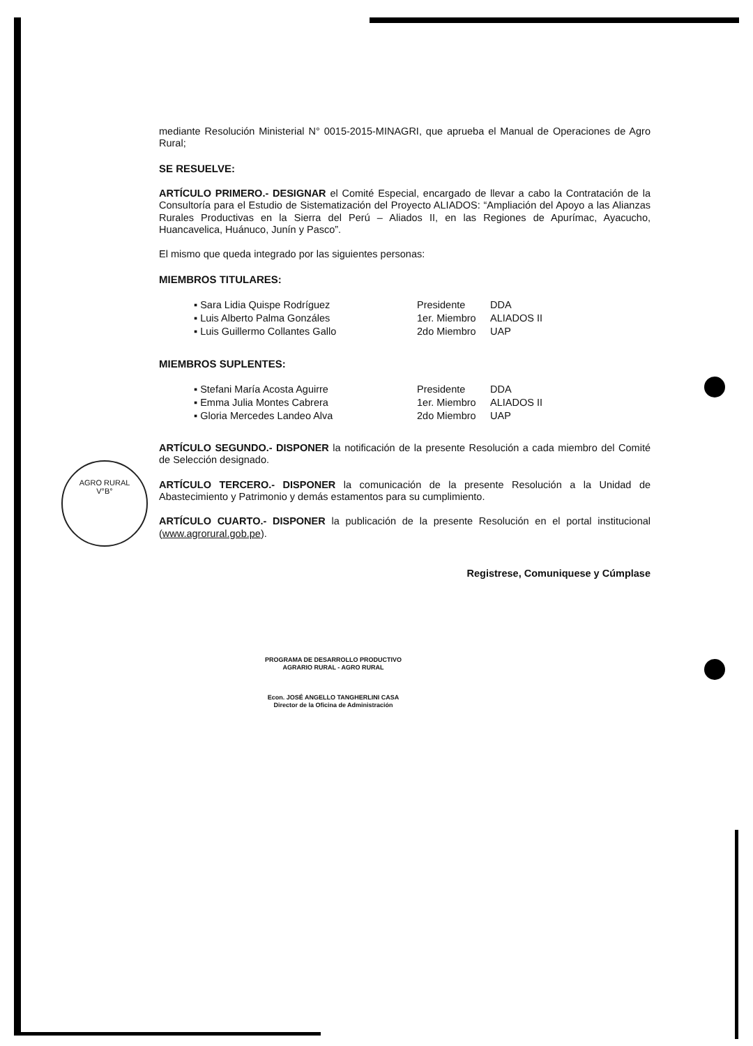AGRO RURAL
V°B°
mediante Resolución Ministerial N° 0015-2015-MINAGRI, que aprueba el Manual de Operaciones de Agro Rural;
SE RESUELVE:
ARTÍCULO PRIMERO.- DESIGNAR el Comité Especial, encargado de llevar a cabo la Contratación de la Consultoría para el Estudio de Sistematización del Proyecto ALIADOS: “Ampliación del Apoyo a las Alianzas Rurales Productivas en la Sierra del Perú – Aliados II, en las Regiones de Apurímac, Ayacucho, Huancavelica, Huánuco, Junín y Pasco”.
El mismo que queda integrado por las siguientes personas:
MIEMBROS TITULARES:
▪ Sara Lidia Quispe Rodríguez
Presidente
DDA
▪ Luis Alberto Palma Gonzáles
1er. Miembro
ALIADOS II
▪ Luis Guillermo Collantes Gallo
2do Miembro
UAP
MIEMBROS SUPLENTES:
▪ Stefani María Acosta Aguirre
Presidente
DDA
▪ Emma Julia Montes Cabrera
1er. Miembro
ALIADOS II
▪ Gloria Mercedes Landeo Alva
2do Miembro
UAP
ARTÍCULO SEGUNDO.- DISPONER la notificación de la presente Resolución a cada miembro del Comité de Selección designado.
ARTÍCULO TERCERO.- DISPONER la comunicación de la presente Resolución a la Unidad de Abastecimiento y Patrimonio y demás estamentos para su cumplimiento.
ARTÍCULO CUARTO.- DISPONER la publicación de la presente Resolución en el portal institucional (www.agrorural.gob.pe).
Registrese, Comuniquese y Cúmplase
PROGRAMA DE DESARROLLO PRODUCTIVO
AGRARIO RURAL - AGRO RURAL
Econ. JOSÉ ANGELLO TANGHERLINI CASA
Director de la Oficina de Administración